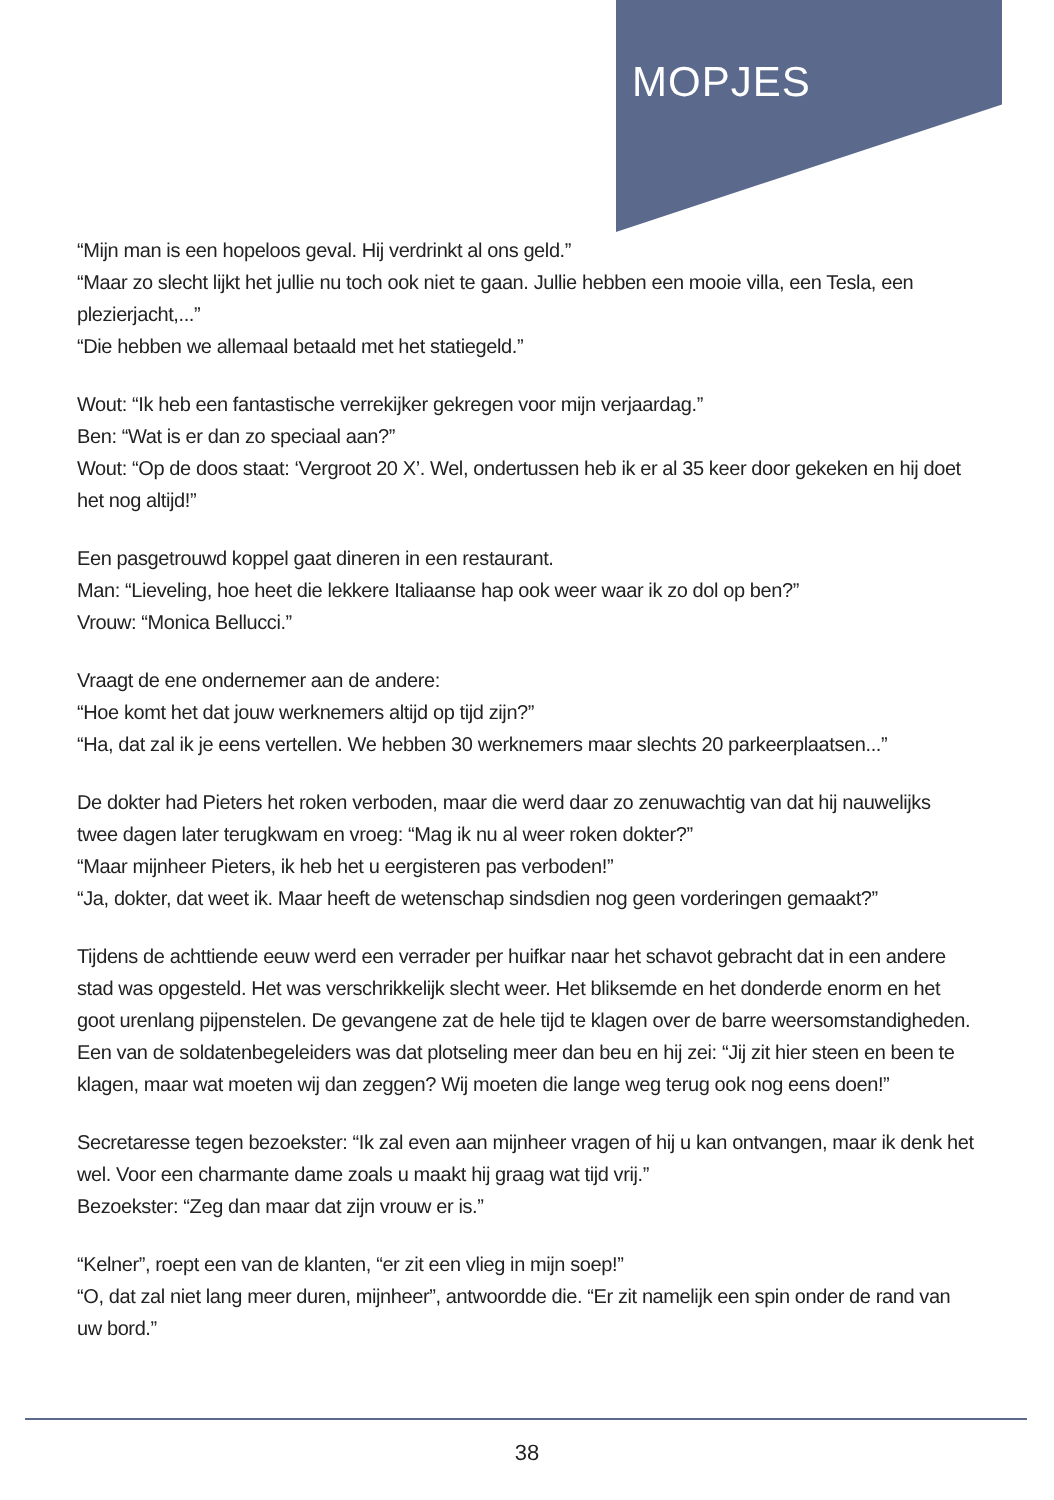MOPJES
“Mijn man is een hopeloos geval. Hij verdrinkt al ons geld.”
“Maar zo slecht lijkt het jullie nu toch ook niet te gaan. Jullie hebben een mooie villa, een Tesla, een plezierjacht,...”
“Die hebben we allemaal betaald met het statiegeld.”
Wout: “Ik heb een fantastische verrekijker gekregen voor mijn verjaardag.”
Ben: “Wat is er dan zo speciaal aan?”
Wout: “Op de doos staat: ‘Vergroot 20 X’. Wel, ondertussen heb ik er al 35 keer door gekeken en hij doet het nog altijd!”
Een pasgetrouwd koppel gaat dineren in een restaurant.
Man: “Lieveling, hoe heet die lekkere Italiaanse hap ook weer waar ik zo dol op ben?”
Vrouw: “Monica Bellucci.”
Vraagt de ene ondernemer aan de andere:
“Hoe komt het dat jouw werknemers altijd op tijd zijn?”
“Ha, dat zal ik je eens vertellen. We hebben 30 werknemers maar slechts 20 parkeerplaatsen...”
De dokter had Pieters het roken verboden, maar die werd daar zo zenuwachtig van dat hij nauwelijks twee dagen later terugkwam en vroeg: “Mag ik nu al weer roken dokter?”
“Maar mijnheer Pieters, ik heb het u eergisteren pas verboden!”
“Ja, dokter, dat weet ik. Maar heeft de wetenschap sindsdien nog geen vorderingen gemaakt?”
Tijdens de achttiende eeuw werd een verrader per huifkar naar het schavot gebracht dat in een andere stad was opgesteld. Het was verschrikkelijk slecht weer. Het bliksemde en het donderde enorm en het goot urenlang pijpenstelen. De gevangene zat de hele tijd te klagen over de barre weersomstandigheden. Een van de soldatenbegeleiders was dat plotseling meer dan beu en hij zei: “Jij zit hier steen en been te klagen, maar wat moeten wij dan zeggen? Wij moeten die lange weg terug ook nog eens doen!”
Secretaresse tegen bezoekster: “Ik zal even aan mijnheer vragen of hij u kan ontvangen, maar ik denk het wel. Voor een charmante dame zoals u maakt hij graag wat tijd vrij.”
Bezoekster: “Zeg dan maar dat zijn vrouw er is.”
“Kelner”, roept een van de klanten, “er zit een vlieg in mijn soep!”
“O, dat zal niet lang meer duren, mijnheer”, antwoordde die. “Er zit namelijk een spin onder de rand van uw bord.”
38